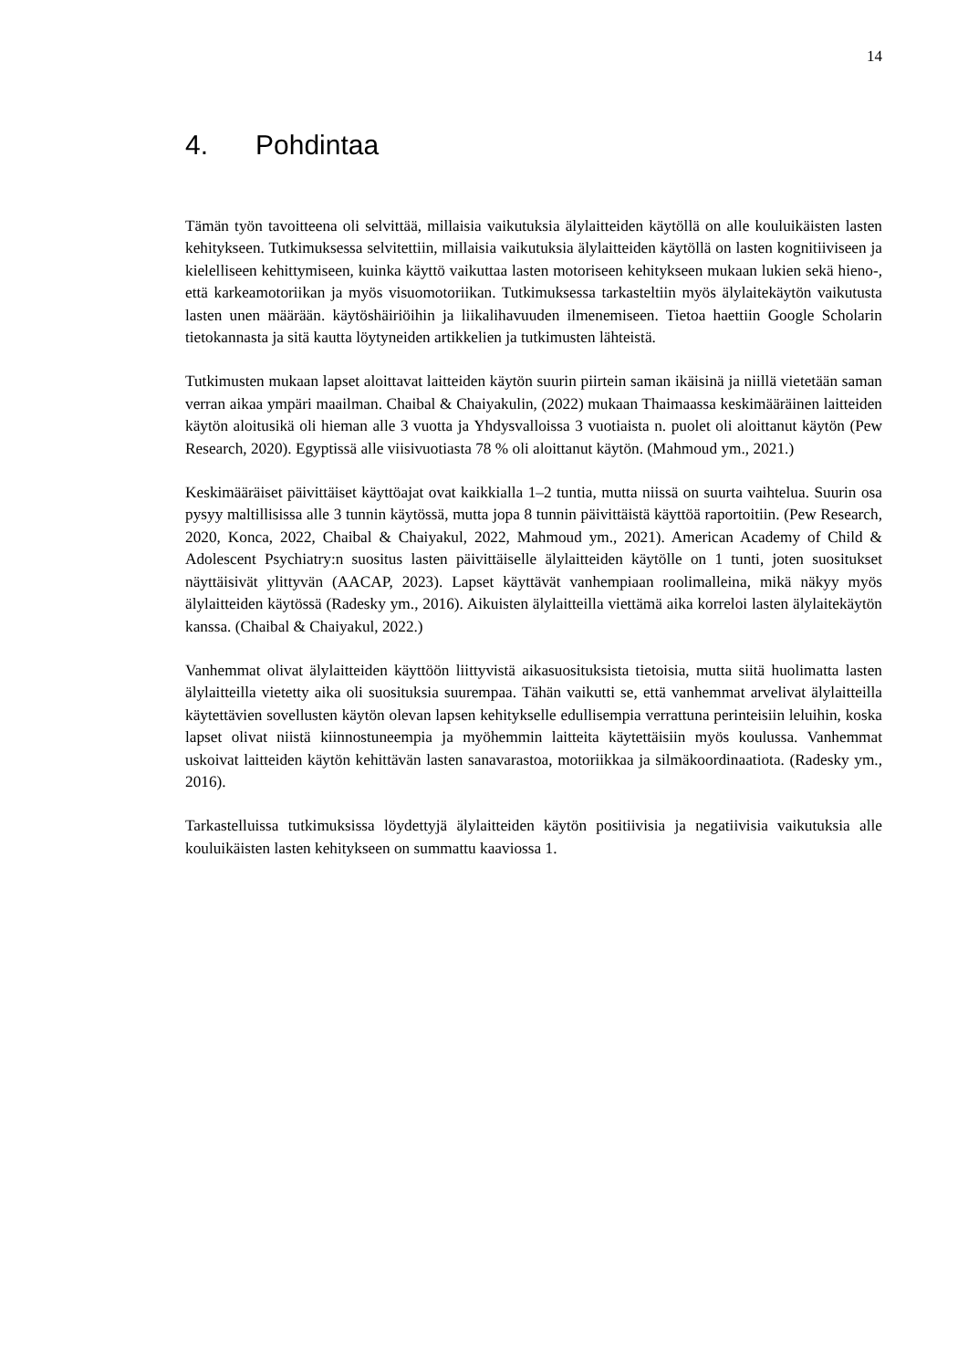14
4. Pohdintaa
Tämän työn tavoitteena oli selvittää, millaisia vaikutuksia älylaitteiden käytöllä on alle kouluikäisten lasten kehitykseen. Tutkimuksessa selvitettiin, millaisia vaikutuksia älylaitteiden käytöllä on lasten kognitiiviseen ja kielelliseen kehittymiseen, kuinka käyttö vaikuttaa lasten motoriseen kehitykseen mukaan lukien sekä hieno-, että karkeamotoriikan ja myös visuomotoriikan. Tutkimuksessa tarkasteltiin myös älylaitekäytön vaikutusta lasten unen määrään. käytöshäiriöihin ja liikalihavuuden ilmenemiseen. Tietoa haettiin Google Scholarin tietokannasta ja sitä kautta löytyneiden artikkelien ja tutkimusten lähteistä.
Tutkimusten mukaan lapset aloittavat laitteiden käytön suurin piirtein saman ikäisinä ja niillä vietetään saman verran aikaa ympäri maailman. Chaibal & Chaiyakulin, (2022) mukaan Thaimaassa keskimääräinen laitteiden käytön aloitusikä oli hieman alle 3 vuotta ja Yhdysvalloissa 3 vuotiaista n. puolet oli aloittanut käytön (Pew Research, 2020). Egyptissä alle viisivuotiasta 78 % oli aloittanut käytön. (Mahmoud ym., 2021.)
Keskimääräiset päivittäiset käyttöajat ovat kaikkialla 1–2 tuntia, mutta niissä on suurta vaihtelua. Suurin osa pysyy maltillisissa alle 3 tunnin käytössä, mutta jopa 8 tunnin päivittäistä käyttöä raportoitiin. (Pew Research, 2020, Konca, 2022, Chaibal & Chaiyakul, 2022, Mahmoud ym., 2021). American Academy of Child & Adolescent Psychiatry:n suositus lasten päivittäiselle älylaitteiden käytölle on 1 tunti, joten suositukset näyttäisivät ylittyvän (AACAP, 2023). Lapset käyttävät vanhempiaan roolimalleina, mikä näkyy myös älylaitteiden käytössä (Radesky ym., 2016). Aikuisten älylaitteilla viettämä aika korreloi lasten älylaitekäytön kanssa. (Chaibal & Chaiyakul, 2022.)
Vanhemmat olivat älylaitteiden käyttöön liittyvistä aikasuosituksista tietoisia, mutta siitä huolimatta lasten älylaitteilla vietetty aika oli suosituksia suurempaa. Tähän vaikutti se, että vanhemmat arvelivat älylaitteilla käytettävien sovellusten käytön olevan lapsen kehitykselle edullisempia verrattuna perinteisiin leluihin, koska lapset olivat niistä kiinnostuneempia ja myöhemmin laitteita käytettäisiin myös koulussa. Vanhemmat uskoivat laitteiden käytön kehittävän lasten sanavarastoa, motoriikkaa ja silmäkoordinaatiota. (Radesky ym., 2016).
Tarkastelluissa tutkimuksissa löydettyjä älylaitteiden käytön positiivisia ja negatiivisia vaikutuksia alle kouluikäisten lasten kehitykseen on summattu kaaviossa 1.